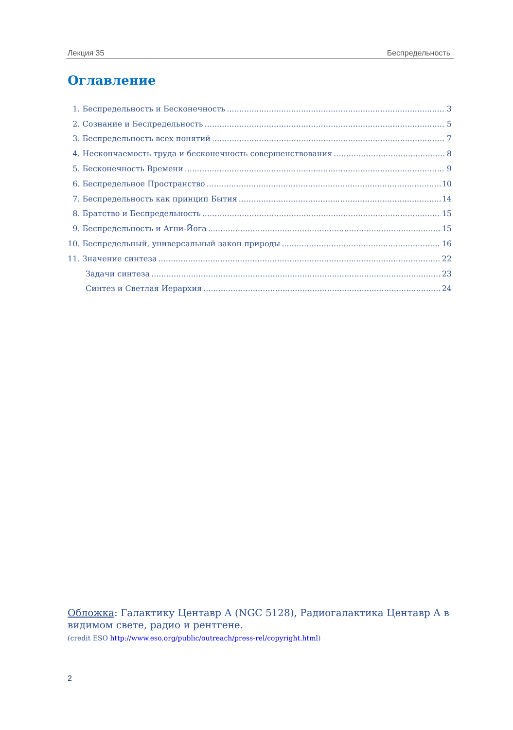Лекция 35 Беспредельность
Оглавление
1. Беспредельность и Бесконечность 3
2. Сознание и Беспредельность 5
3. Беспредельность всех понятий 7
4. Нескончаемость труда и бесконечность совершенствования 8
5. Бесконечность Времени 9
6. Беспредельное Пространство 10
7. Беспредельность как принцип Бытия 14
8. Братство и Беспредельность 15
9. Беспредельность и Агни-Йога 15
10. Беспредельный, универсальный закон природы 16
11. Значение синтеза 22
Задачи синтеза 23
Синтез и Светлая Иерархия 24
Обложка: Галактику Центавр А (NGC 5128), Радиогалактика Центавр А в видимом свете, радио и рентгене.
(credit ESO http://www.eso.org/public/outreach/press-rel/copyright.html)
2